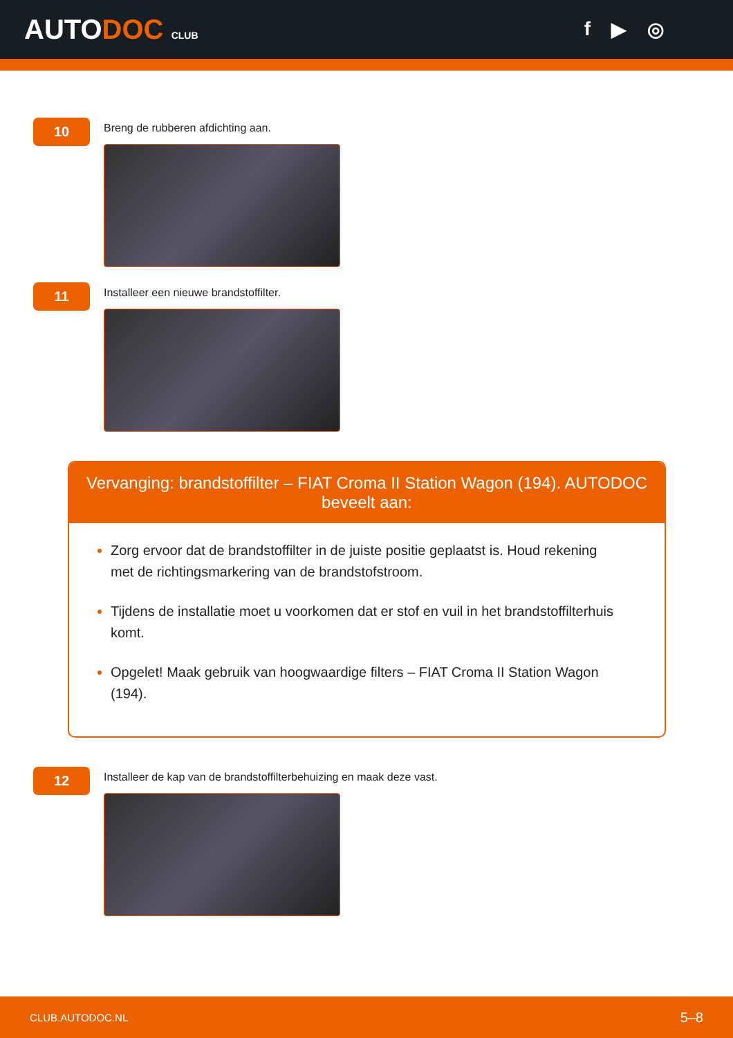AUTODOC CLUB
f ▶ ◎
10
Breng de rubberen afdichting aan.
11
Installeer een nieuwe brandstoffilter.
Vervanging: brandstoffilter – FIAT Croma II Station Wagon (194). AUTODOC beveelt aan:
Zorg ervoor dat de brandstoffilter in de juiste positie geplaatst is. Houd rekening met de richtingsmarkering van de brandstofstroom.
Tijdens de installatie moet u voorkomen dat er stof en vuil in het brandstoffilterhuis komt.
Opgelet! Maak gebruik van hoogwaardige filters – FIAT Croma II Station Wagon (194).
12
Installeer de kap van de brandstoffilterbehuizing en maak deze vast.
CLUB.AUTODOC.NL 5–8